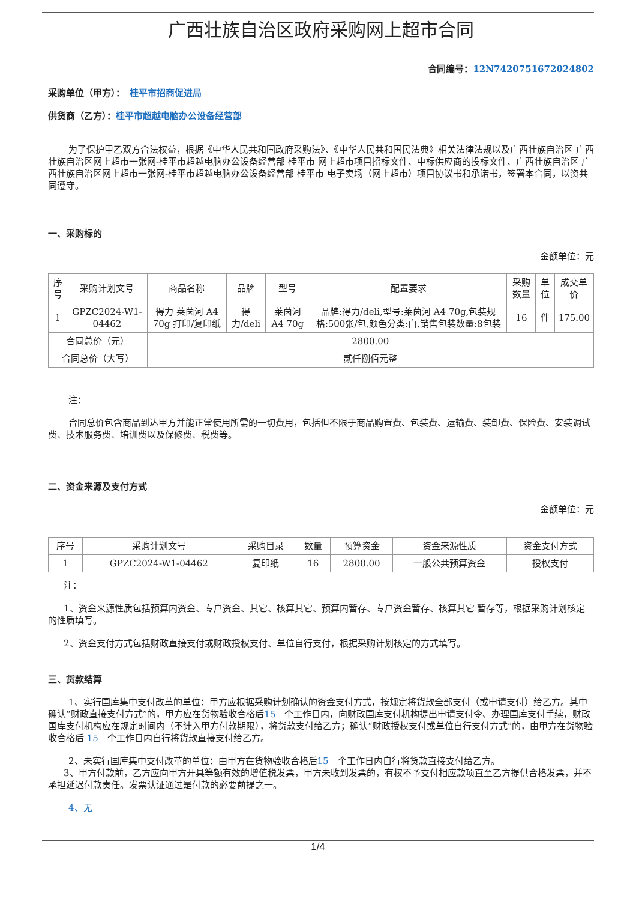广西壮族自治区政府采购网上超市合同
合同编号：12N7420751672024802
采购单位（甲方）：　桂平市招商促进局
供货商（乙方）：桂平市超越电脑办公设备经营部
为了保护甲乙双方合法权益，根据《中华人民共和国政府采购法》、《中华人民共和国民法典》相关法律法规以及广西壮族自治区 广西壮族自治区网上超市一张网-桂平市超越电脑办公设备经营部 桂平市 网上超市项目招标文件、中标供应商的投标文件、广西壮族自治区 广西壮族自治区网上超市一张网-桂平市超越电脑办公设备经营部 桂平市 电子卖场（网上超市）项目协议书和承诺书，签署本合同，以资共同遵守。
一、采购标的
金额单位：元
| 序号 | 采购计划文号 | 商品名称 | 品牌 | 型号 | 配置要求 | 采购数量 | 单位 | 成交单价 |
| --- | --- | --- | --- | --- | --- | --- | --- | --- |
| 1 | GPZC2024-W1-04462 | 得力 莱茵河 A4 70g 打印/复印纸 | 得力/deli | 莱茵河 A4 70g | 品牌:得力/deli,型号:莱茵河 A4 70g,包装规格:500张/包,颜色分类:白,销售包装数量:8包装 | 16 | 件 | 175.00 |
| 合同总价（元） | | 2800.00 | | | | | | |
| 合同总价（大写） | | 贰仟捌佰元整 | | | | | | |
注：
合同总价包含商品到达甲方并能正常使用所需的一切费用，包括但不限于商品购置费、包装费、运输费、装卸费、保险费、安装调试费、技术服务费、培训费以及保修费、税费等。
二、资金来源及支付方式
金额单位：元
| 序号 | 采购计划文号 | 采购目录 | 数量 | 预算资金 | 资金来源性质 | 资金支付方式 |
| --- | --- | --- | --- | --- | --- | --- |
| 1 | GPZC2024-W1-04462 | 复印纸 | 16 | 2800.00 | 一般公共预算资金 | 授权支付 |
注：
1、资金来源性质包括预算内资金、专户资金、其它、核算其它、预算内暂存、专户资金暂存、核算其它 暂存等，根据采购计划核定的性质填写。
2、资金支付方式包括财政直接支付或财政授权支付、单位自行支付，根据采购计划核定的方式填写。
三、货款结算
1、实行国库集中支付改革的单位：甲方应根据采购计划确认的资金支付方式，按规定将货款全部支付（或申请支付）给乙方。其中确认“财政直接支付方式”的，甲方应在货物验收合格后15　个工作日内，向财政国库支付机构提出申请支付令、办理国库支付手续，财政国库支付机构应在规定时间内（不计入甲方付款期限），将货款支付给乙方；确认“财政授权支付或单位自行支付方式”的，由甲方在货物验收合格后 15　个工作日内自行将货款直接支付给乙方。
2、未实行国库集中支付改革的单位：由甲方在货物验收合格后15　个工作日内自行将货款直接支付给乙方。
3、甲方付款前，乙方应向甲方开具等额有效的增值税发票，甲方未收到发票的，有权不予支付相应款项直至乙方提供合格发票，并不承担延迟付款责任。发票认证通过是付款的必要前提之一。
4、无　　　　　　
1/4